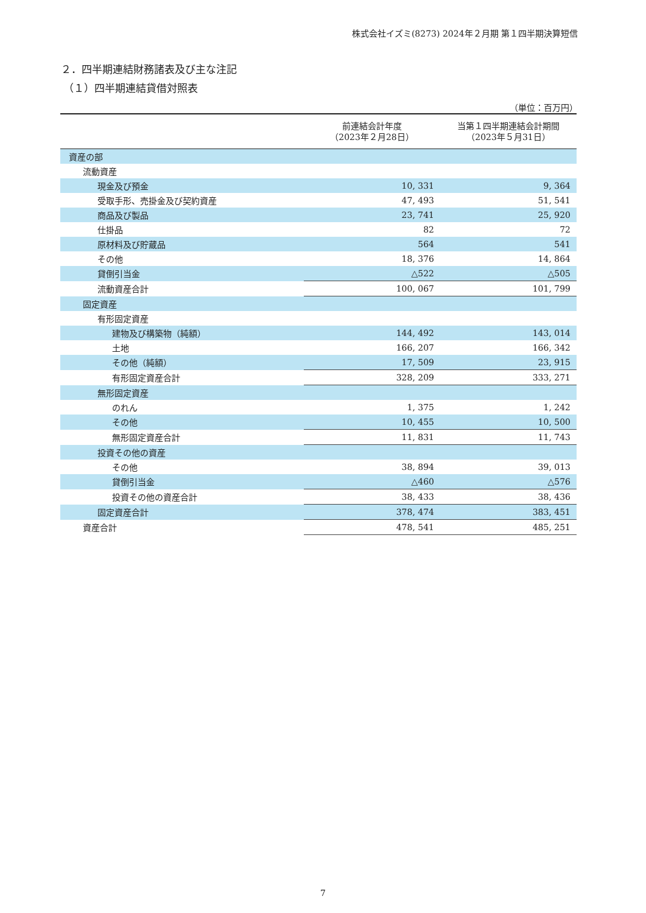株式会社イズミ(8273) 2024年２月期 第１四半期決算短信
２．四半期連結財務諸表及び主な注記
（１）四半期連結貸借対照表
（単位：百万円）
| | 前連結会計年度 （2023年２月28日） | 当第１四半期連結会計期間 （2023年５月31日） |
| --- | --- | --- |
| 資産の部 | | |
| 流動資産 | | |
| 現金及び預金 | 10, 331 | 9, 364 |
| 受取手形、売掛金及び契約資産 | 47, 493 | 51, 541 |
| 商品及び製品 | 23, 741 | 25, 920 |
| 仕掛品 | 82 | 72 |
| 原材料及び貯蔵品 | 564 | 541 |
| その他 | 18, 376 | 14, 864 |
| 貸倒引当金 | △522 | △505 |
| 流動資産合計 | 100, 067 | 101, 799 |
| 固定資産 | | |
| 有形固定資産 | | |
| 建物及び構築物（純額） | 144, 492 | 143, 014 |
| 土地 | 166, 207 | 166, 342 |
| その他（純額） | 17, 509 | 23, 915 |
| 有形固定資産合計 | 328, 209 | 333, 271 |
| 無形固定資産 | | |
| のれん | 1, 375 | 1, 242 |
| その他 | 10, 455 | 10, 500 |
| 無形固定資産合計 | 11, 831 | 11, 743 |
| 投資その他の資産 | | |
| その他 | 38, 894 | 39, 013 |
| 貸倒引当金 | △460 | △576 |
| 投資その他の資産合計 | 38, 433 | 38, 436 |
| 固定資産合計 | 378, 474 | 383, 451 |
| 資産合計 | 478, 541 | 485, 251 |
7